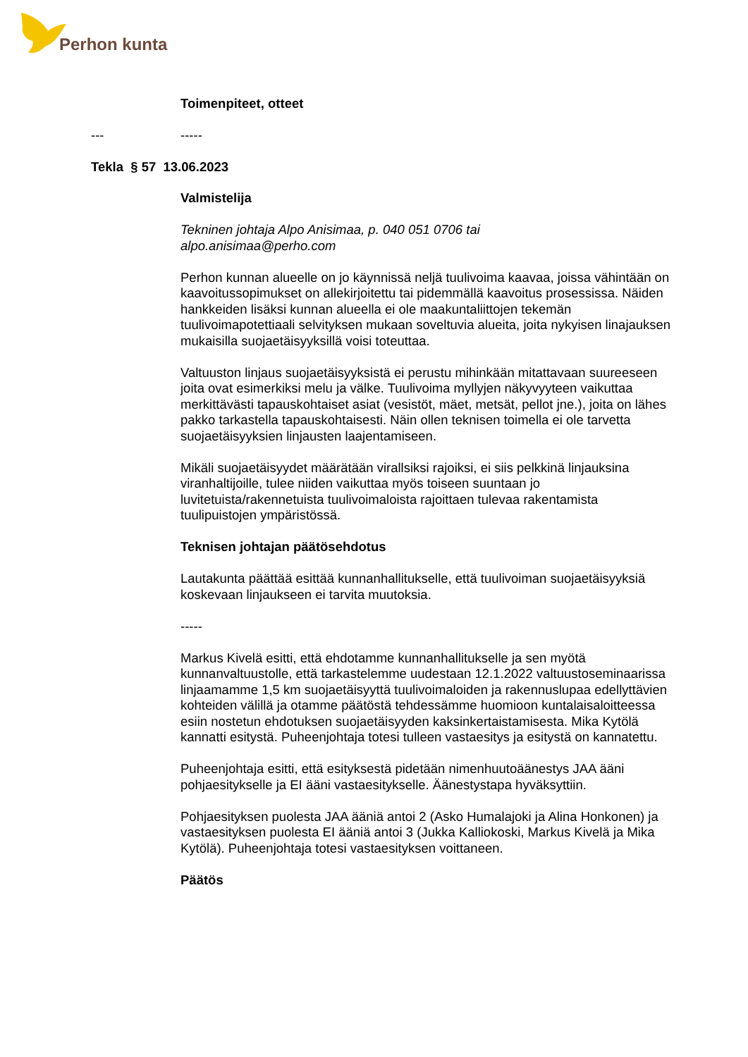Perhon kunta
Toimenpiteet, otteet
--- -----
Tekla § 57 13.06.2023
Valmistelija
Tekninen johtaja Alpo Anisimaa, p. 040 051 0706 tai
alpo.anisimaa@perho.com
Perhon kunnan alueelle on jo käynnissä neljä tuulivoima kaavaa, joissa vähintään on kaavoitussopimukset on allekirjoitettu tai pidemmällä kaavoitus prosessissa. Näiden hankkeiden lisäksi kunnan alueella ei ole maakuntaliittojen tekemän tuulivoimapotettiaali selvityksen mukaan soveltuvia alueita, joita nykyisen linajauksen mukaisilla suojaetäisyyksillä voisi toteuttaa.
Valtuuston linjaus suojaetäisyyksistä ei perustu mihinkään mitattavaan suureeseen joita ovat esimerkiksi melu ja välke. Tuulivoima myllyjen näkyvyyteen vaikuttaa merkittävästi tapauskohtaiset asiat (vesistöt, mäet, metsät, pellot jne.), joita on lähes pakko tarkastella tapauskohtaisesti. Näin ollen teknisen toimella ei ole tarvetta suojaetäisyyksien linjausten laajentamiseen.
Mikäli suojaetäisyydet määrätään virallsiksi rajoiksi, ei siis pelkkinä linjauksina viranhaltijoille, tulee niiden vaikuttaa myös toiseen suuntaan jo luvitetuista/rakennetuista tuulivoimaloista rajoittaen tulevaa rakentamista tuulipuistojen ympäristössä.
Teknisen johtajan päätösehdotus
Lautakunta päättää esittää kunnanhallitukselle, että tuulivoiman suojaetäisyyksiä koskevaan linjaukseen ei tarvita muutoksia.
-----
Markus Kivelä esitti, että ehdotamme kunnanhallitukselle ja sen myötä kunnanvaltuustolle, että tarkastelemme uudestaan 12.1.2022 valtuustoseminaarissa linjaamamme 1,5 km suojaetäisyyttä tuulivoimaloiden ja rakennuslupaa edellyttävien kohteiden välillä ja otamme päätöstä tehdessämme huomioon kuntalaisaloitteessa esiin nostetun ehdotuksen suojaetäisyyden kaksinkertaistamisesta. Mika Kytölä kannatti esitystä. Puheenjohtaja totesi tulleen vastaesitys ja esitystä on kannatettu.
Puheenjohtaja esitti, että esityksestä pidetään nimenhuutoäänestys JAA ääni pohjaesitykselle ja EI ääni vastaesitykselle. Äänestystapa hyväksyttiin.
Pohjaesityksen puolesta JAA ääniä antoi 2 (Asko Humalajoki ja Alina Honkonen) ja vastaesityksen puolesta EI ääniä antoi 3 (Jukka Kalliokoski, Markus Kivelä ja Mika Kytölä). Puheenjohtaja totesi vastaesityksen voittaneen.
Päätös